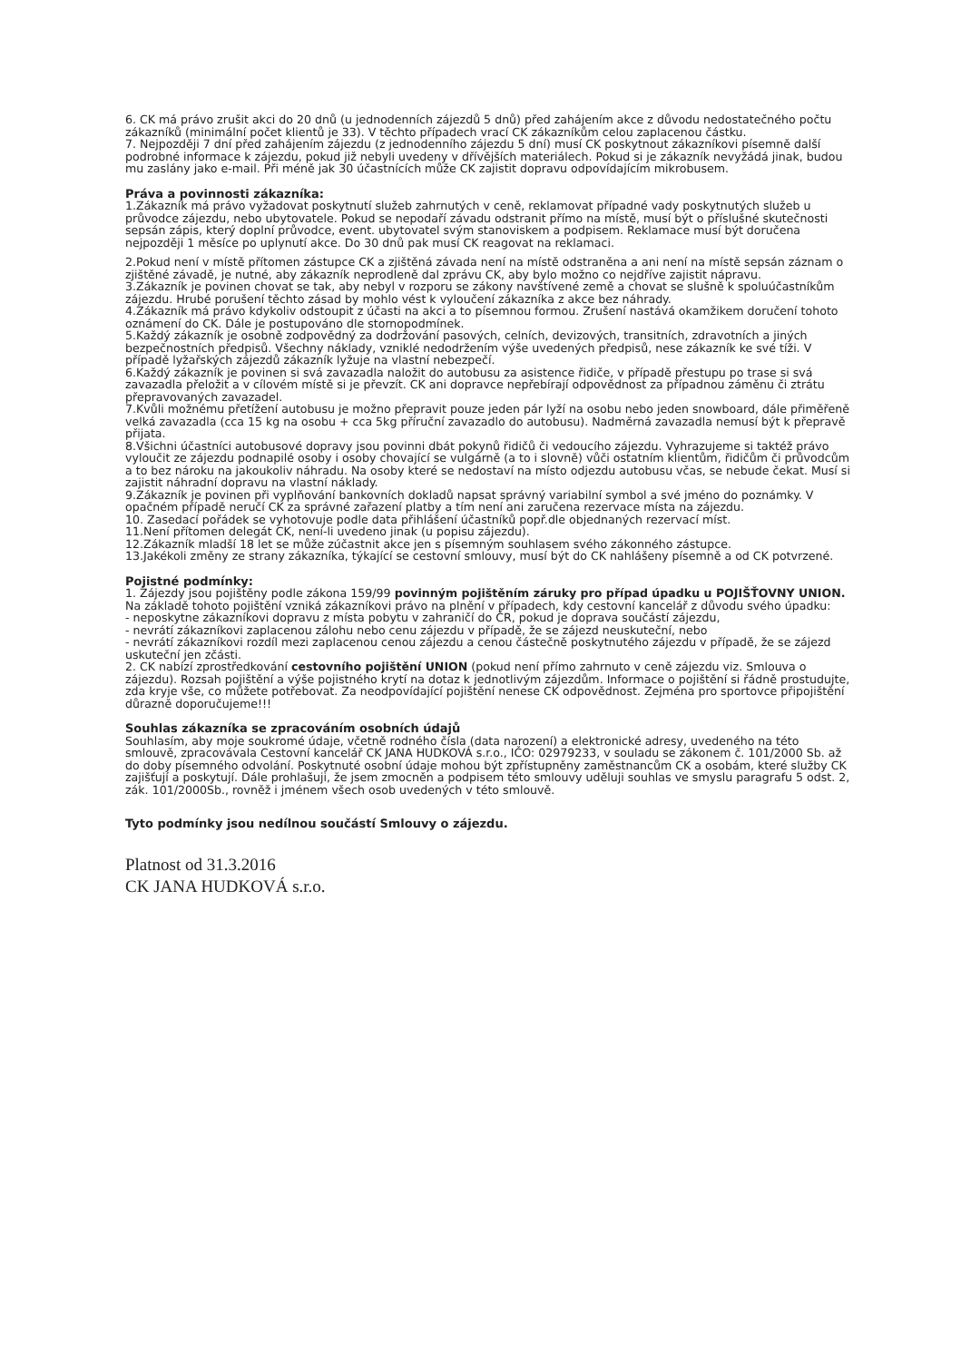6. CK má právo zrušit akci do 20 dnů (u jednodenních zájezdů 5 dnů) před zahájením akce z důvodu nedostatečného počtu zákazníků (minimální počet klientů je 33). V těchto případech vrací CK zákazníkům celou zaplacenou částku.
7. Nejpozději 7 dní před zahájením zájezdu (z jednodenního zájezdu 5 dní) musí CK poskytnout zákazníkovi písemně další podrobné informace k zájezdu, pokud již nebyli uvedeny v dřívějších materiálech. Pokud si je zákazník nevyžádá jinak, budou mu zaslány jako e-mail. Při méně jak 30 účastnících může CK zajistit dopravu odpovídajícím mikrobusem.
Práva a povinnosti zákazníka:
1.Zákazník má právo vyžadovat poskytnutí služeb zahrnutých v ceně, reklamovat případné vady poskytnutých služeb u průvodce zájezdu, nebo ubytovatele. Pokud se nepodaří závadu odstranit přímo na místě, musí být o příslušné skutečnosti sepsán zápis, který doplní průvodce, event. ubytovatel svým stanoviskem a podpisem. Reklamace musí být doručena nejpozději 1 měsíce po uplynutí akce. Do 30 dnů pak musí CK reagovat na reklamaci.
2.Pokud není v místě přítomen zástupce CK a zjištěná závada není na místě odstraněna a ani není na místě sepsán záznam o zjištěné závadě, je nutné, aby zákazník neprodleně dal zprávu CK, aby bylo možno co nejdříve zajistit nápravu.
3.Zákazník je povinen chovat se tak, aby nebyl v rozporu se zákony navštívené země a chovat se slušně k spoluúčastníkům zájezdu. Hrubé porušení těchto zásad by mohlo vést k vyloučení zákazníka z akce bez náhrady.
4.Zákazník má právo kdykoliv odstoupit z účasti na akci a to písemnou formou. Zrušení nastává okamžikem doručení tohoto oznámení do CK. Dále je postupováno dle stornopodmínek.
5.Každý zákazník je osobně zodpovědný za dodržování pasových, celních, devizových, transitních, zdravotních a jiných bezpečnostních předpisů. Všechny náklady, vzniklé nedodržením výše uvedených předpisů, nese zákazník ke své tíži. V případě lyžařských zájezdů zákazník lyžuje na vlastní nebezpečí.
6.Každý zákazník je povinen si svá zavazadla naložit do autobusu za asistence řidiče, v případě přestupu po trase si svá zavazadla přeložit a v cílovém místě si je převzít. CK ani dopravce nepřebírají odpovědnost za případnou záměnu či ztrátu přepravovaných zavazadel.
7.Kvůli možnému přetížení autobusu je možno přepravit pouze jeden pár lyží na osobu nebo jeden snowboard, dále přiměřeně velká zavazadla (cca 15 kg na osobu + cca 5kg příruční zavazadlo do autobusu). Nadměrná zavazadla nemusí být k přepravě přijata.
8.Všichni účastníci autobusové dopravy jsou povinni dbát pokynů řidičů či vedoucího zájezdu. Vyhrazujeme si taktéž právo vyloučit ze zájezdu podnapilé osoby i osoby chovající se vulgárně (a to i slovně) vůči ostatním klientům, řidičům či průvodcům a to bez nároku na jakoukoliv náhradu. Na osoby které se nedostaví na místo odjezdu autobusu včas, se nebude čekat. Musí si zajistit náhradní dopravu na vlastní náklady.
9.Zákazník je povinen při vyplňování bankovních dokladů napsat správný variabilní symbol a své jméno do poznámky. V opačném případě neručí CK za správné zařazení platby a tím není ani zaručena rezervace místa na zájezdu.
10. Zasedací pořádek se vyhotovuje podle data přihlášení účastníků popř.dle objednaných rezervací míst.
11.Není přítomen delegát CK, není-li uvedeno jinak (u popisu zájezdu).
12.Zákazník mladší 18 let se může zúčastnit akce jen s písemným souhlasem svého zákonného zástupce.
13.Jakékoli změny ze strany zákazníka, týkající se cestovní smlouvy, musí být do CK nahlášeny písemně a od CK potvrzené.
Pojistné podmínky:
1. Zájezdy jsou pojištěny podle zákona 159/99 povinným pojištěním záruky pro případ úpadku u POJIŠŤOVNY UNION.
Na základě tohoto pojištění vzniká zákazníkovi právo na plnění v případech, kdy cestovní kancelář z důvodu svého úpadku:
- neposkytne zákazníkovi dopravu z místa pobytu v zahraničí do ČR, pokud je doprava součástí zájezdu,
- nevrátí zákazníkovi zaplacenou zálohu nebo cenu zájezdu v případě, že se zájezd neuskuteční, nebo
- nevrátí zákazníkovi rozdíl mezi zaplacenou cenou zájezdu a cenou částečně poskytnutého zájezdu v případě, že se zájezd uskuteční jen zčásti.
2. CK nabízí zprostředkování cestovního pojištění UNION (pokud není přímo zahrnuto v ceně zájezdu viz. Smlouva o zájezdu). Rozsah pojištění a výše pojistného krytí na dotaz k jednotlivým zájezdům. Informace o pojištění si řádně prostudujte, zda kryje vše, co můžete potřebovat. Za neodpovídající pojištění nenese CK odpovědnost. Zejména pro sportovce připojištění důrazně doporučujeme!!!
Souhlas zákazníka se zpracováním osobních údajů
Souhlasím, aby moje soukromé údaje, včetně rodného čísla (data narození) a elektronické adresy, uvedeného na této smlouvě, zpracovávala Cestovní kancelář CK JANA HUDKOVÁ s.r.o., IČO: 02979233, v souladu se zákonem č. 101/2000 Sb. až do doby písemného odvolání. Poskytnuté osobní údaje mohou být zpřístupněny zaměstnancům CK a osobám, které služby CK zajišťují a poskytují. Dále prohlašuji, že jsem zmocněn a podpisem této smlouvy uděluji souhlas ve smyslu paragrafu 5 odst. 2, zák. 101/2000Sb., rovněž i jménem všech osob uvedených v této smlouvě.
Tyto podmínky jsou nedílnou součástí Smlouvy o zájezdu.
Platnost od 31.3.2016
CK JANA HUDKOVÁ s.r.o.